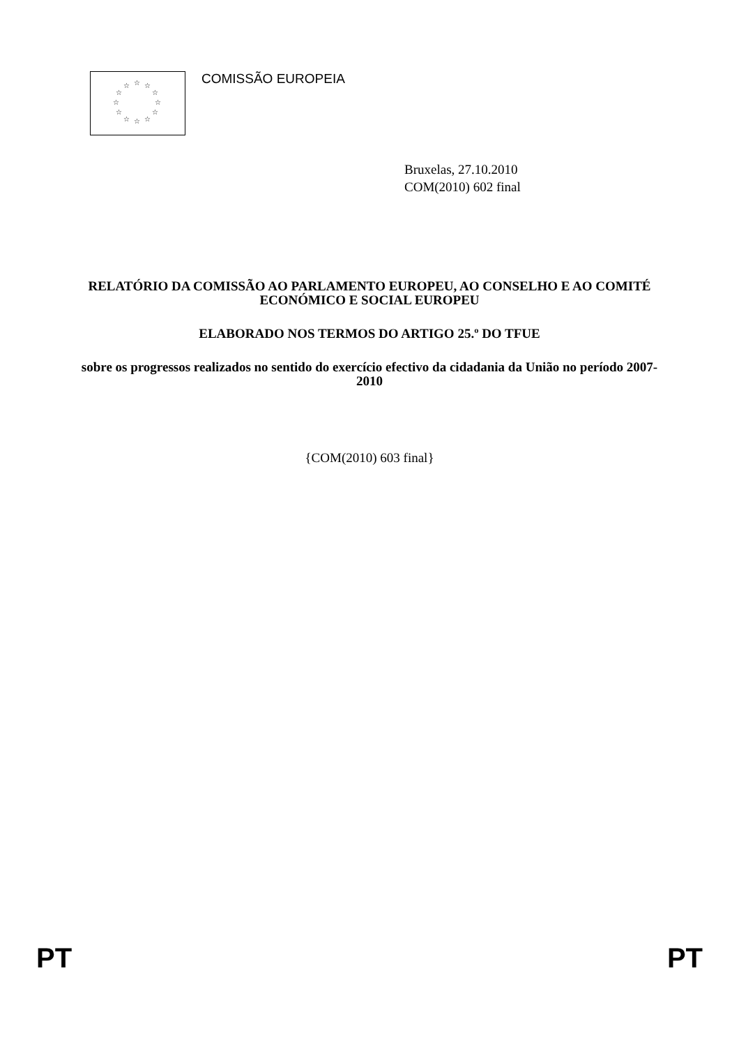☆ ☆ ☆
☆ ☆
☆ ☆
☆ ☆
☆ ☆ ☆
COMISSÃO EUROPEIA
Bruxelas, 27.10.2010
COM(2010) 602 final
RELATÓRIO DA COMISSÃO AO PARLAMENTO EUROPEU, AO CONSELHO E AO COMITÉ ECONÓMICO E SOCIAL EUROPEU
ELABORADO NOS TERMOS DO ARTIGO 25.º DO TFUE
sobre os progressos realizados no sentido do exercício efectivo da cidadania da União no período 2007-2010
{COM(2010) 603 final}
PT PT